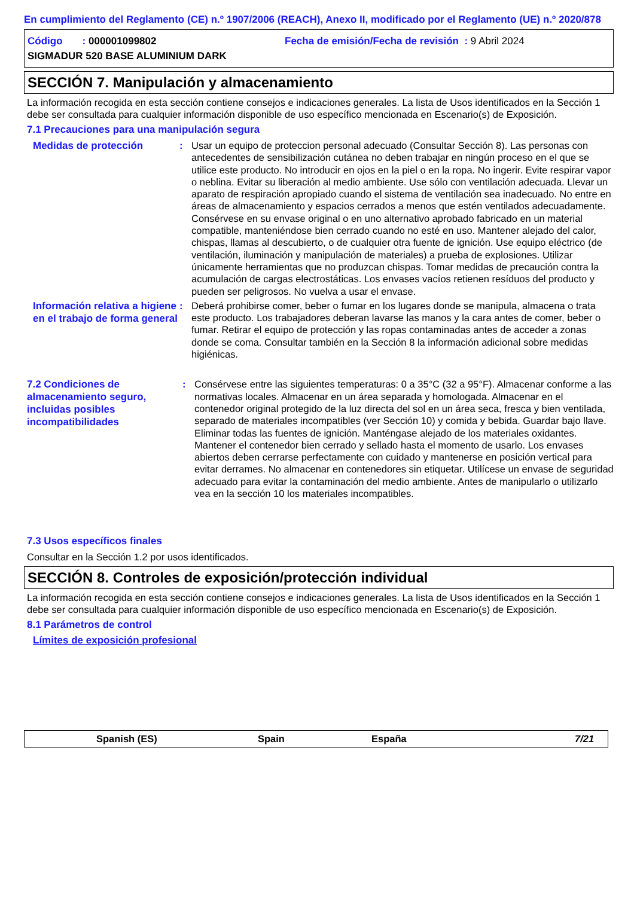En cumplimiento del Reglamento (CE) n.º 1907/2006 (REACH), Anexo II, modificado por el Reglamento (UE) n.º 2020/878
Código : 000001099802 Fecha de emisión/Fecha de revisión : 9 Abril 2024
SIGMADUR 520 BASE ALUMINIUM DARK
SECCIÓN 7. Manipulación y almacenamiento
La información recogida en esta sección contiene consejos e indicaciones generales. La lista de Usos identificados en la Sección 1 debe ser consultada para cualquier información disponible de uso específico mencionada en Escenario(s) de Exposición.
7.1 Precauciones para una manipulación segura
Medidas de protección
: Usar un equipo de proteccion personal adecuado (Consultar Sección 8). Las personas con antecedentes de sensibilización cutánea no deben trabajar en ningún proceso en el que se utilice este producto. No introducir en ojos en la piel o en la ropa. No ingerir. Evite respirar vapor o neblina. Evitar su liberación al medio ambiente. Use sólo con ventilación adecuada. Llevar un aparato de respiración apropiado cuando el sistema de ventilación sea inadecuado. No entre en áreas de almacenamiento y espacios cerrados a menos que estén ventilados adecuadamente. Consérvese en su envase original o en uno alternativo aprobado fabricado en un material compatible, manteniéndose bien cerrado cuando no esté en uso. Mantener alejado del calor, chispas, llamas al descubierto, o de cualquier otra fuente de ignición. Use equipo eléctrico (de ventilación, iluminación y manipulación de materiales) a prueba de explosiones. Utilizar únicamente herramientas que no produzcan chispas. Tomar medidas de precaución contra la acumulación de cargas electrostáticas. Los envases vacíos retienen resíduos del producto y pueden ser peligrosos. No vuelva a usar el envase.
Información relativa a higiene en el trabajo de forma general
: Deberá prohibirse comer, beber o fumar en los lugares donde se manipula, almacena o trata este producto. Los trabajadores deberan lavarse las manos y la cara antes de comer, beber o fumar. Retirar el equipo de protección y las ropas contaminadas antes de acceder a zonas donde se coma. Consultar también en la Sección 8 la información adicional sobre medidas higiénicas.
7.2 Condiciones de almacenamiento seguro, incluidas posibles incompatibilidades
: Consérvese entre las siguientes temperaturas: 0 a 35°C (32 a 95°F). Almacenar conforme a las normativas locales. Almacenar en un área separada y homologada. Almacenar en el contenedor original protegido de la luz directa del sol en un área seca, fresca y bien ventilada, separado de materiales incompatibles (ver Sección 10) y comida y bebida. Guardar bajo llave. Eliminar todas las fuentes de ignición. Manténgase alejado de los materiales oxidantes. Mantener el contenedor bien cerrado y sellado hasta el momento de usarlo. Los envases abiertos deben cerrarse perfectamente con cuidado y mantenerse en posición vertical para evitar derrames. No almacenar en contenedores sin etiquetar. Utilícese un envase de seguridad adecuado para evitar la contaminación del medio ambiente. Antes de manipularlo o utilizarlo vea en la sección 10 los materiales incompatibles.
7.3 Usos específicos finales
Consultar en la Sección 1.2 por usos identificados.
SECCIÓN 8. Controles de exposición/protección individual
La información recogida en esta sección contiene consejos e indicaciones generales. La lista de Usos identificados en la Sección 1 debe ser consultada para cualquier información disponible de uso específico mencionada en Escenario(s) de Exposición.
8.1 Parámetros de control
Límites de exposición profesional
Spanish (ES) Spain España 7/21